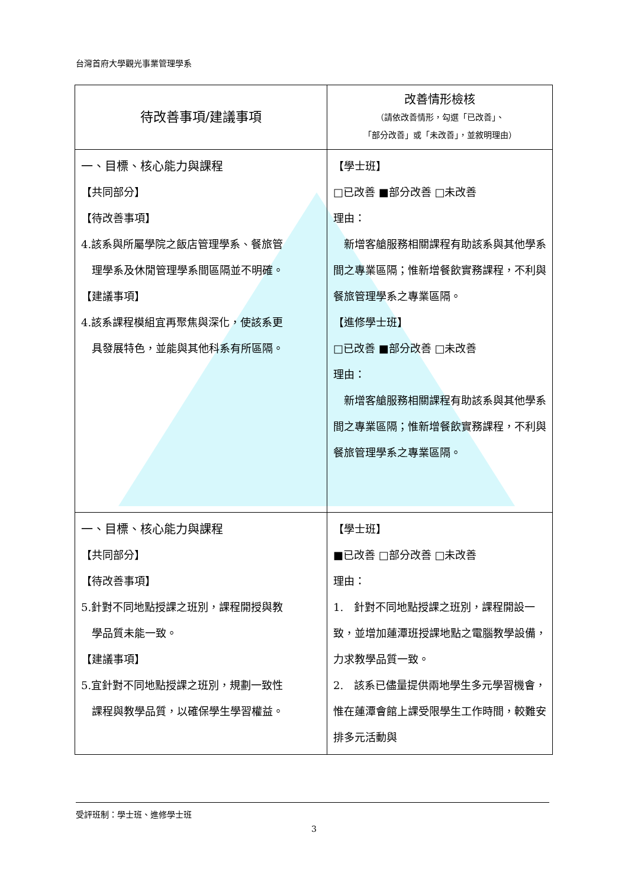台灣首府大學觀光事業管理學系
| 待改善事項/建議事項 | 改善情形檢核 （請依改善情形，勾選「已改善」、 「部分改善」或「未改善」，並敘明理由） |
| 一、目標、核心能力與課程 【共同部分】 【待改善事項】 4.該系與所屬學院之飯店管理學系、餐旅管 理學系及休閒管理學系間區隔並不明確。 【建議事項】 4.該系課程模組宜再聚焦與深化，使該系更 具發展特色，並能與其他科系有所區隔。 | 【學士班】 □已改善 ■部分改善 □未改善 理由： 新增客艙服務相關課程有助該系與其他學系間之專業區隔；惟新增餐飲實務課程，不利與餐旅管理學系之專業區隔。 【進修學士班】 □已改善 ■部分改善 □未改善 理由： 新增客艙服務相關課程有助該系與其他學系間之專業區隔；惟新增餐飲實務課程，不利與餐旅管理學系之專業區隔。 |
| 一、目標、核心能力與課程 【共同部分】 【待改善事項】 5.針對不同地點授課之班別，課程開授與教 學品質未能一致。 【建議事項】 5.宜針對不同地點授課之班別，規劃一致性 課程與教學品質，以確保學生學習權益。 | 【學士班】 ■已改善 □部分改善 □未改善 理由： 1. 針對不同地點授課之班別，課程開設一致，並增加蓮潭班授課地點之電腦教學設備，力求教學品質一致。 2. 該系已儘量提供兩地學生多元學習機會，惟在蓮潭會館上課受限學生工作時間，較難安排多元活動與 |
受評班制：學士班、進修學士班
3